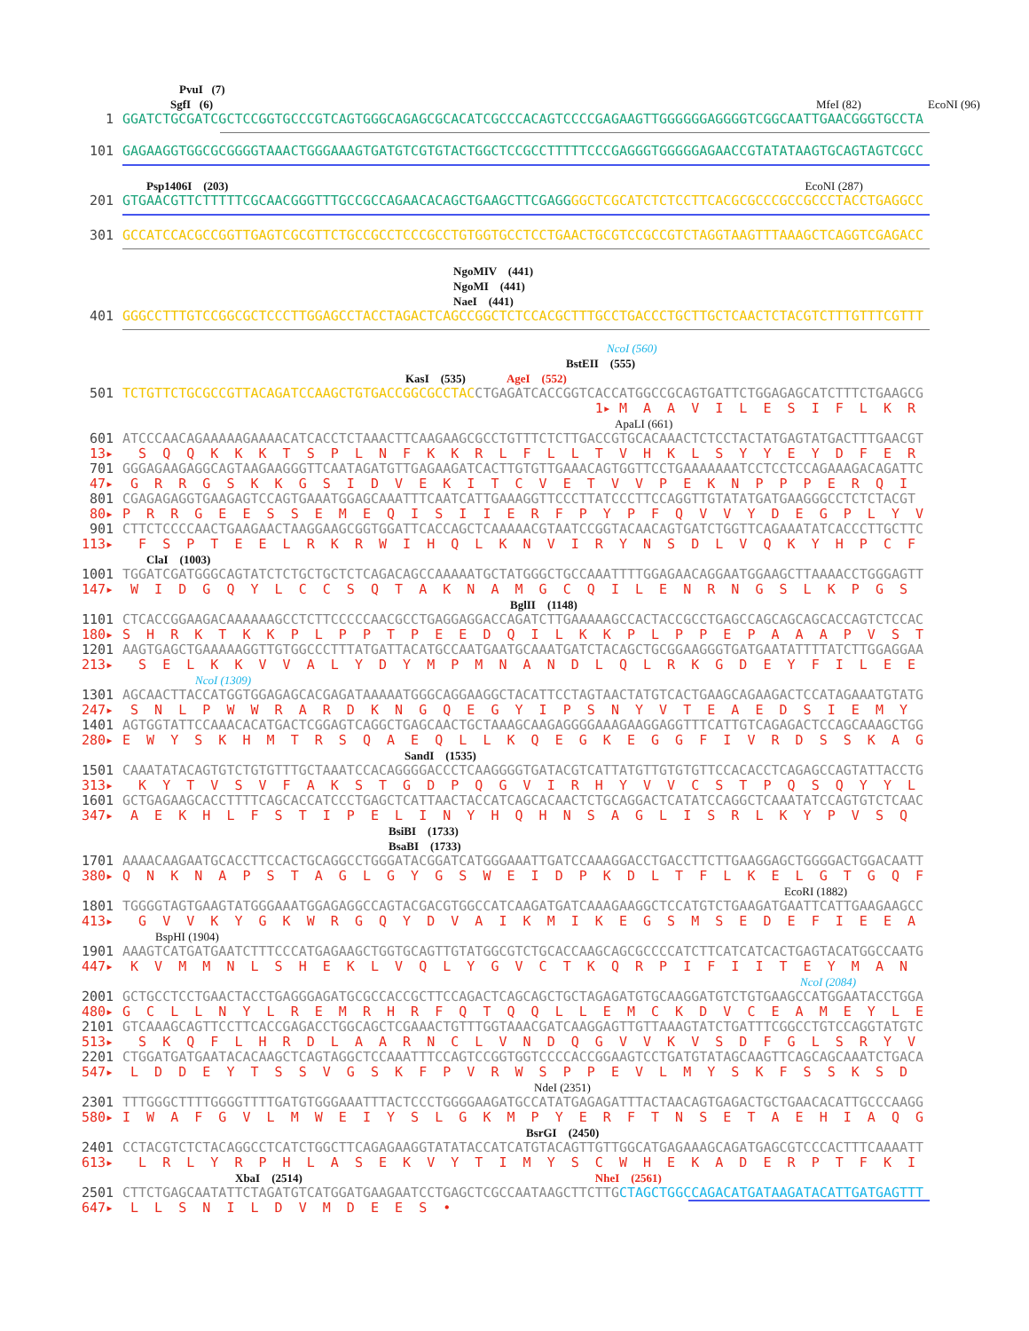PvuI (7)
SgfI (6) MfeI (82) EcoNI (96)
1 GGATCTGCGATCGCTCCGGTGCCCGTCAGTGGGCAGAGCGCACATCGCCCACAGTCCCCGAGAAGTTGGGGGGAGGGGTCGGCAATTGAACGGGTGCCTA
101 GAGAAGGTGGCGCGGGGTAAACTGGGAAAGTGATGTCGTGTACTGGCTCCGCCTTTTTCCCGAGGGTGGGGGAGAACCGTATATAAGTGCAGTAGTCGCC
Psp1406I (203) EcoNI (287)
201 GTGAACGTTCTTTTTCGCAACGGGTTTGCCGCCAGAACACAGCTGAAGCTTCGAGG GGCTCGCATCTCTCCTTCACGCGCCCGCCGCCCTACCTGAGGCC
301 GCCATCCACGCCGGTTGAGTCGCGTTCTGCCGCCTCCCGCCTGTGGTGCCTCCTGAACTGCGTCCGCCGTCTAGGTAAGTTTAAAGCTCAGGTCGAGACC
NgoMIV (441)
NgoMI (441)
NaeI (441)
401 GGGCCTTTGTCCGGCGCTCCCTTGGAGCCTACCTAGACTCAGCCGGCTCTCCACGCTTTGCCTGACCCTGCTTGCTCAACTCTACGTCTTTGTTTCGTTT
NcoI (560)
BstEII (555)
KasI (535) AgeI (552)
501 TCTGTTCTGCGCCGTTACAGATCCAAGCTGTGACCGGCGCCTACCTGAGATCACCGGTCACCATGGCCGCAGTGATTCTGGAGAGCATCTTTCTGAAGCG
1▸ M A A V I L E S I F L K R
ApaLI (661)
601 ATCCCAACAGAAAAAGAAAACATCACCTCTAAACTTCAAGAAGCGCCTGTTTCTCTTGACCGTGCACAAACTCTCCTACTATGAGTATGACTTTGAACGT
13▸ S Q Q K K K T S P L N F K K R L F L L T V H K L S Y Y E Y D F E R
701 GGGAGAAGAGGCAGTAAGAAGGGTTCAATAGATGTTGAGAAGATCACTTGTGTTGAAACAGTGGTTCCTGAAAAAAATCCTCCTCCAGAAAGACAGATTC
47▸ G R R G S K K G S I D V E K I T C V E T V V P E K N P P P E R Q I
801 CGAGAGAGGTGAAGAGTCCAGTGAAATGGAGCAAATTTCAATCATTGAAAGGTTCCCTTATCCCTTCCAGGTTGTATATGATGAAGGGCCTCTCTACGT
80▸ P R R G E E S S E M E Q I S I I E R F P Y P F Q V V Y D E G P L Y V
901 CTTCTCCCCAACTGAAGAACTAAGGAAGCGGTGGATTCACCAGCTCAAAAACGTAATCCGGTACAACAGTGATCTGGTTCAGAAATATCACCCTTGCTTC
113▸ F S P T E E L R K R W I H Q L K N V I R Y N S D L V Q K Y H P C F
ClaI (1003)
1001 TGGATCGATGGGCAGTATCTCTGCTGCTCTCAGACAGCCAAAAATGCTATGGGCTGCCAAATTTTGGAGAACAGGAATGGAAGCTTAAAACCTGGGAGTT
147▸ W I D G Q Y L C C S Q T A K N A M G C Q I L E N R N G S L K P G S
BglII (1148)
1101 CTCACCGGAAGACAAAAAAGCCTCTTCCCCCAACGCCTGAGGAGGACCAGATCTTGAAAAAGCCACTACCGCCTGAGCCAGCAGCAGCACCAGTCTCCAC
180▸ S H R K T K K P L P P T P E E D Q I L K K P L P P E P A A A P V S T
1201 AAGTGAGCTGAAAAAGGTTGTGGCCCTTTATGATTACATGCCAATGAATGCAAATGATCTACAGCTGCGGAAGGGTGATGAATATTTTATCTTGGAGGAA
213▸ S E L K K V V A L Y D Y M P M N A N D L Q L R K G D E Y F I L E E
NcoI (1309)
1301 AGCAACTTACCATGGTGGAGAGCACGAGATAAAAATGGGCAGGAAGGCTACATTCCTAGTAACTATGTCACTGAAGCAGAAGACTCCATAGAAATGTATG
247▸ S N L P W W R A R D K N G Q E G Y I P S N Y V T E A E D S I E M Y
1401 AGTGGTATTCCAAACACATGACTCGGAGTCAGGCTGAGCAACTGCTAAAGCAAGAGGGGAAAGAAGGAGGTTTCATTGTCAGAGACTCCAGCAAAGCTGG
280▸ E W Y S K H M T R S Q A E Q L L K Q E G K E G G F I V R D S S K A G
SandI (1535)
1501 CAAATATACAGTGTCTGTGTTTGCTAAATCCACAGGGGACCCTCAAGGGGTGATACGTCATTATGTTGTGTGTTCCACACCTCAGAGCCAGTATTACCTG
313▸ K Y T V S V F A K S T G D P Q G V I R H Y V V C S T P Q S Q Y Y L
1601 GCTGAGAAGCACCTTTTCAGCACCATCCCTGAGCTCATTAACTACCATCAGCACAACTCTGCAGGACTCATATCCAGGCTCAAATATCCAGTGTCTCAAC
347▸ A E K H L F S T I P E L I N Y H Q H N S A G L I S R L K Y P V S Q
BsiBI (1733)
BsaBI (1733)
1701 AAAACAAGAATGCACCTTCCACTGCAGGCCTGGGATACGGATCATGGGAAATTGATCCAAAGGACCTGACCTTCTTGAAGGAGCTGGGGACTGGACAATT
380▸ Q N K N A P S T A G L G Y G S W E I D P K D L T F L K E L G T G Q F
EcoRI (1882)
1801 TGGGGTAGTGAAGTATGGGAAATGGAGAGGCCAGTACGACGTGGCCATCAAGATGATCAAAGAAGGCTCCATGTCTGAAGATGAATTCATTGAAGAAGCC
413▸ G V V K Y G K W R G Q Y D V A I K M I K E G S M S E D E F I E E A
BspHI (1904)
1901 AAAGTCATGATGAATCTTTCCCATGAGAAGCTGGTGCAGTTGTATGGCGTCTGCACCAAGCAGCGCCCCATCTTCATCATCACTGAGTACATGGCCAATG
447▸ K V M M N L S H E K L V Q L Y G V C T K Q R P I F I I T E Y M A N
NcoI (2084)
2001 GCTGCCTCCTGAACTACCTGAGGGAGATGCGCCACCGCTTCCAGACTCAGCAGCTGCTAGAGATGTGCAAGGATGTCTGTGAAGCCATGGAATACCTGGA
480▸ G C L L N Y L R E M R H R F Q T Q Q L L E M C K D V C E A M E Y L E
2101 GTCAAAGCAGTTCCTTCACCGAGACCTGGCAGCTCGAAACTGTTTGGTAAACGATCAAGGAGTTGTTAAAGTATCTGATTTCGGCCTGTCCAGGTATGTC
513▸ S K Q F L H R D L A A R N C L V N D Q G V V K V S D F G L S R Y V
2201 CTGGATGATGAATACACAAGCTCAGTAGGCTCCAAATTTCCAGTCCGGTGGTCCCCACCGGAAGTCCTGATGTATAGCAAGTTCAGCAGCAAATCTGACA
547▸ L D D E Y T S S V G S K F P V R W S P P E V L M Y S K F S S K S D
NdeI (2351)
2301 TTTGGGCTTTTGGGGTTTTGATGTGGGAAATTTACTCCCTGGGGAAGATGCCATATGAGAGATTTACTAACAGTGAGACTGCTGAACACATTGCCCAAGG
580▸ I W A F G V L M W E I Y S L G K M P Y E R F T N S E T A E H I A Q G
BsrGI (2450)
2401 CCTACGTCTCTACAGGCCTCATCTGGCTTCAGAGAAGGTATATACCATCATGTACAGTTGTTGGCATGAGAAAGCAGATGAGCGTCCCACTTTCAAAATT
613▸ L R L Y R P H L A S E K V Y T I M Y S C W H E K A D E R P T F K I
XbaI (2514) NheI (2561)
2501 CTTCTGAGCAATATTCTAGATGTCATGGATGAAGAATCCTGAGCTCGCCAATAAGCTTCTTGCTAGCTGGCCAGACATGATAAGATACATTGATGAGTTT
647▸ L L S N I L D V M D E E S •